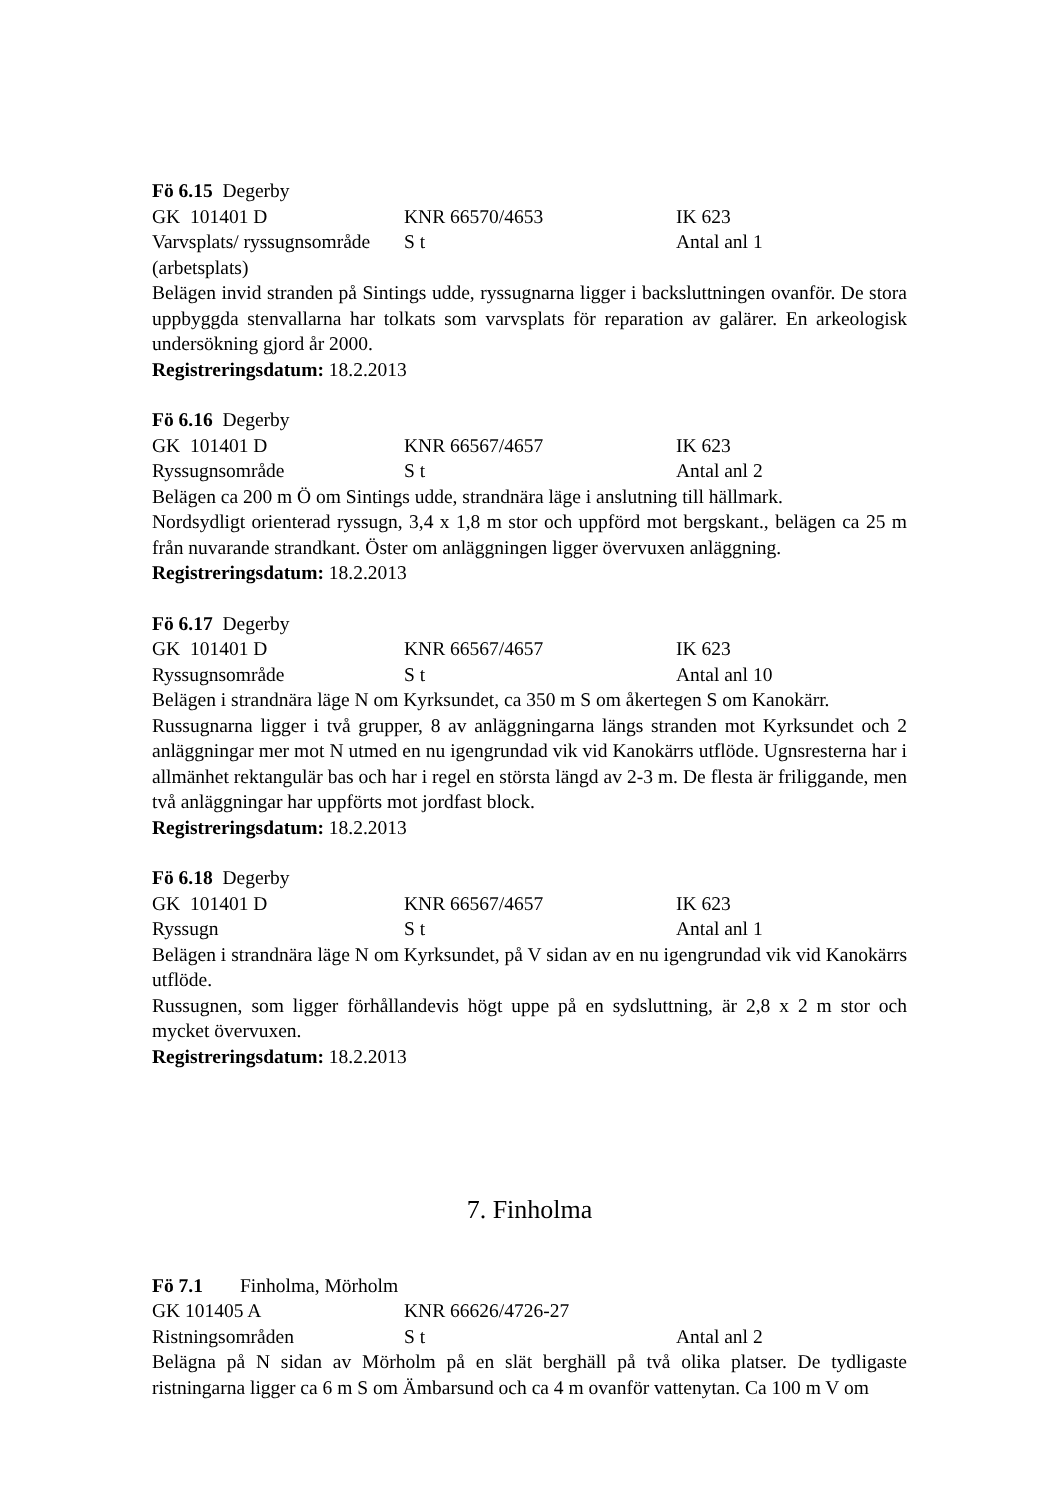Fö 6.15 Degerby
GK 101401 D KNR 66570/4653 IK 623
Varvsplats/ ryssugnsområde S t Antal anl 1
(arbetsplats)
Belägen invid stranden på Sintings udde, ryssugnarna ligger i backsluttningen ovanför. De stora uppbyggda stenvallarna har tolkats som varvsplats för reparation av galärer. En arkeologisk undersökning gjord år 2000.
Registreringsdatum: 18.2.2013
Fö 6.16 Degerby
GK 101401 D KNR 66567/4657 IK 623
Ryssugnsområde S t Antal anl 2
Belägen ca 200 m Ö om Sintings udde, strandnära läge i anslutning till hällmark.
Nordsydligt orienterad ryssugn, 3,4 x 1,8 m stor och uppförd mot bergskant., belägen ca 25 m från nuvarande strandkant. Öster om anläggningen ligger övervuxen anläggning.
Registreringsdatum: 18.2.2013
Fö 6.17 Degerby
GK 101401 D KNR 66567/4657 IK 623
Ryssugnsområde S t Antal anl 10
Belägen i strandnära läge N om Kyrksundet, ca 350 m S om åkertegen S om Kanokärr.
Russugnarna ligger i två grupper, 8 av anläggningarna längs stranden mot Kyrksundet och 2 anläggningar mer mot N utmed en nu igengrundad vik vid Kanokärrs utflöde. Ugnsresterna har i allmänhet rektangulär bas och har i regel en största längd av 2-3 m. De flesta är friliggande, men två anläggningar har uppförts mot jordfast block.
Registreringsdatum: 18.2.2013
Fö 6.18 Degerby
GK 101401 D KNR 66567/4657 IK 623
Ryssugn S t Antal anl 1
Belägen i strandnära läge N om Kyrksundet, på V sidan av en nu igengrundad vik vid Kanokärrs utflöde.
Russugnen, som ligger förhållandevis högt uppe på en sydsluttning, är 2,8 x 2 m stor och mycket övervuxen.
Registreringsdatum: 18.2.2013
7. Finholma
Fö 7.1 Finholma, Mörholm
GK 101405 A KNR 66626/4726-27
Ristningsområden S t Antal anl 2
Belägna på N sidan av Mörholm på en slät berghäll på två olika platser. De tydligaste ristningarna ligger ca 6 m S om Ämbarsund och ca 4 m ovanför vattenytan. Ca 100 m V om